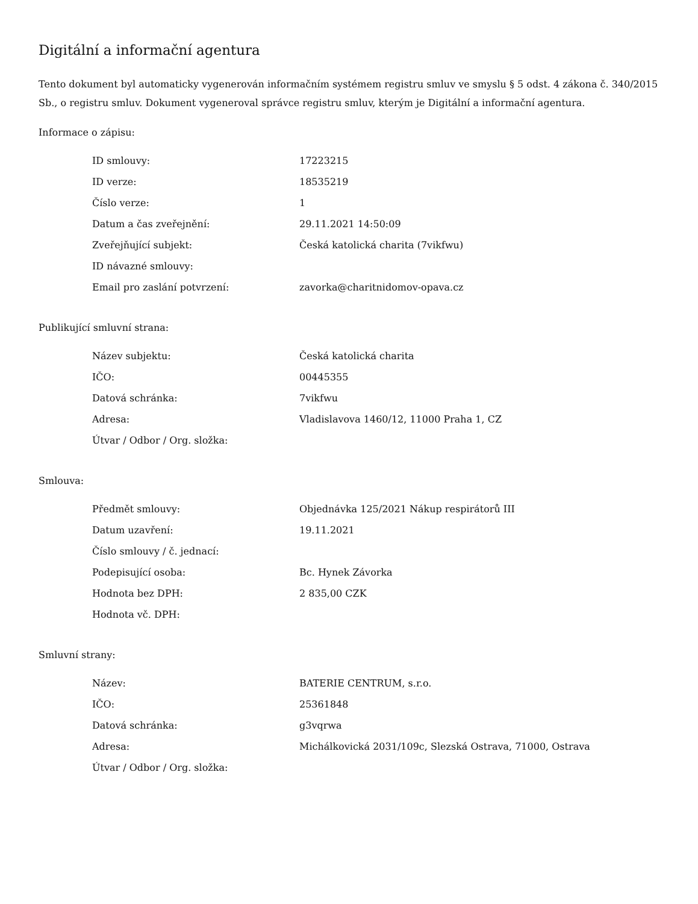Digitální a informační agentura
Tento dokument byl automaticky vygenerován informačním systémem registru smluv ve smyslu § 5 odst. 4 zákona č. 340/2015 Sb., o registru smluv. Dokument vygeneroval správce registru smluv, kterým je Digitální a informační agentura.
Informace o zápisu:
| ID smlouvy: | 17223215 |
| ID verze: | 18535219 |
| Číslo verze: | 1 |
| Datum a čas zveřejnění: | 29.11.2021 14:50:09 |
| Zveřejňující subjekt: | Česká katolická charita (7vikfwu) |
| ID návazné smlouvy: | |
| Email pro zaslání potvrzení: | zavorka@charitnidomov-opava.cz |
Publikující smluvní strana:
| Název subjektu: | Česká katolická charita |
| IČO: | 00445355 |
| Datová schránka: | 7vikfwu |
| Adresa: | Vladislavova 1460/12, 11000 Praha 1, CZ |
| Útvar / Odbor / Org. složka: | |
Smlouva:
| Předmět smlouvy: | Objednávka 125/2021 Nákup respirátorů III |
| Datum uzavření: | 19.11.2021 |
| Číslo smlouvy / č. jednací: | |
| Podepisující osoba: | Bc. Hynek Závorka |
| Hodnota bez DPH: | 2 835,00 CZK |
| Hodnota vč. DPH: | |
Smluvní strany:
| Název: | BATERIE CENTRUM, s.r.o. |
| IČO: | 25361848 |
| Datová schránka: | g3vqrwa |
| Adresa: | Michálkovická 2031/109c, Slezská Ostrava, 71000, Ostrava |
| Útvar / Odbor / Org. složka: | |